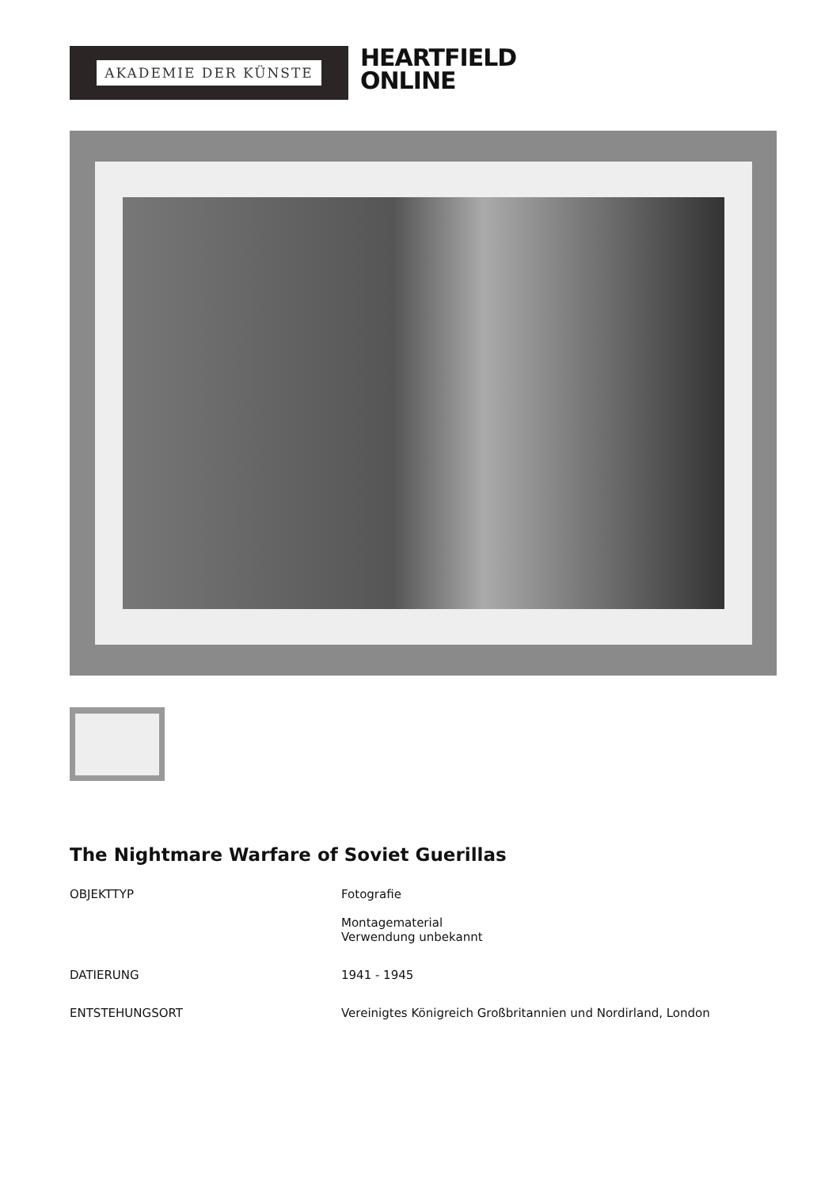AKADEMIE DER KÜNSTE
HEARTFIELD
ONLINE
The Nightmare Warfare of Soviet Guerillas
| OBJEKTTYP | Fotografie Montagematerial Verwendung unbekannt |
| DATIERUNG | 1941 - 1945 |
| ENTSTEHUNGSORT | Vereinigtes Königreich Großbritannien und Nordirland, London |